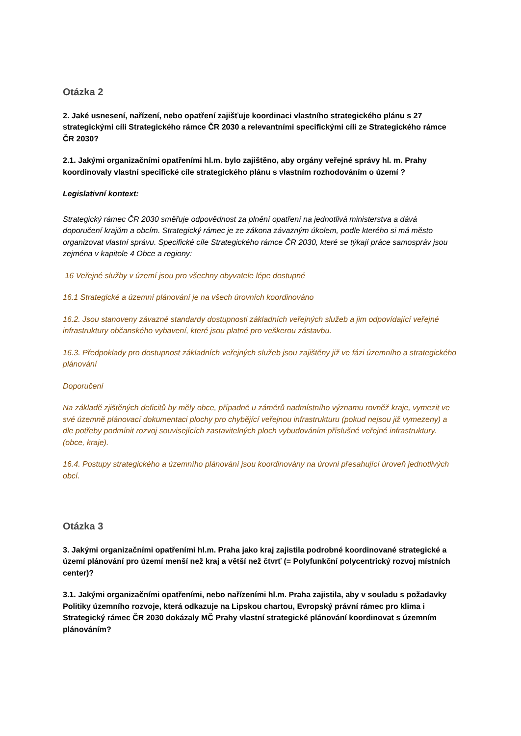Otázka 2
2. Jaké usnesení, nařízení, nebo opatření zajišťuje koordinaci vlastního strategického plánu s 27 strategickými cíli Strategického rámce ČR 2030 a relevantními specifickými cíli ze Strategického rámce ČR 2030?
2.1. Jakými organizačními opatřeními hl.m. bylo zajištěno, aby orgány veřejné správy hl. m. Prahy koordinovaly vlastní specifické cíle strategického plánu s vlastním rozhodováním o území ?
Legislativní kontext:
Strategický rámec ČR 2030 směřuje odpovědnost za plnění opatření na jednotlivá ministerstva a dává doporučení krajům a obcím. Strategický rámec je ze zákona závazným úkolem, podle kterého si má město organizovat vlastní správu. Specifické cíle Strategického rámce ČR 2030, které se týkají práce samospráv jsou zejména v kapitole 4 Obce a regiony:
16 Veřejné služby v území jsou pro všechny obyvatele lépe dostupné
16.1 Strategické a územní plánování je na všech úrovních koordinováno
16.2. Jsou stanoveny závazné standardy dostupnosti základních veřejných služeb a jim odpovídající veřejné infrastruktury občanského vybavení, které jsou platné pro veškerou zástavbu.
16.3. Předpoklady pro dostupnost základních veřejných služeb jsou zajištěny již ve fázi územního a strategického plánování
Doporučení
Na základě zjištěných deficitů by měly obce, případně u záměrů nadmístního významu rovněž kraje, vymezit ve své územně plánovací dokumentaci plochy pro chybějící veřejnou infrastrukturu (pokud nejsou již vymezeny) a dle potřeby podmínit rozvoj souvisejících zastavitelných ploch vybudováním příslušné veřejné infrastruktury. (obce, kraje).
16.4. Postupy strategického a územního plánování jsou koordinovány na úrovni přesahující úroveň jednotlivých obcí.
Otázka 3
3. Jakými organizačními opatřeními hl.m. Praha jako kraj zajistila podrobné koordinované strategické a území plánování pro území menší než kraj a větší než čtvrť (= Polyfunkční polycentrický rozvoj místních center)?
3.1. Jakými organizačními opatřeními, nebo nařízeními hl.m. Praha zajistila, aby v souladu s požadavky Politiky územního rozvoje, která odkazuje na Lipskou chartou, Evropský právní rámec pro klima i Strategický rámec ČR 2030 dokázaly MČ Prahy vlastní strategické plánování koordinovat s územním plánováním?